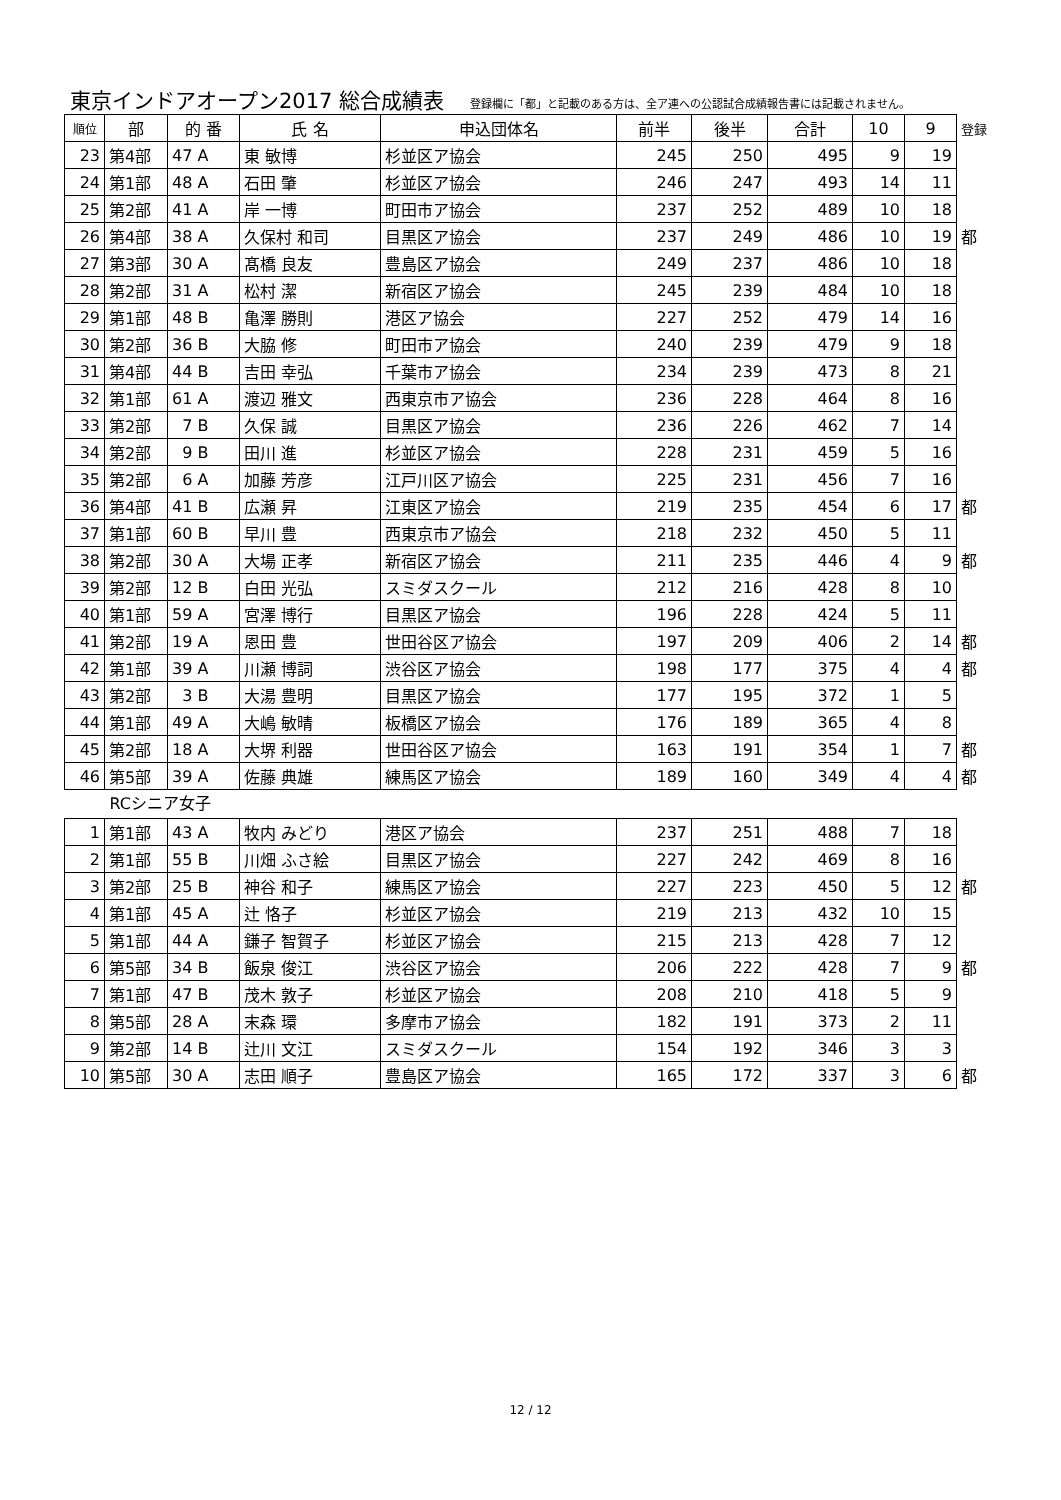東京インドアオープン2017 総合成績表
登録欄に「都」と記載のある方は、全ア連への公認試合成績報告書には記載されません。
| 順位 | 部 | 的 番 | 氏 名 | 申込団体名 | 前半 | 後半 | 合計 | 10 | 9 | 登録 |
| --- | --- | --- | --- | --- | --- | --- | --- | --- | --- | --- |
| 23 | 第4部 | 47 A | 東 敏博 | 杉並区ア協会 | 245 | 250 | 495 | 9 | 19 | |
| 24 | 第1部 | 48 A | 石田 肇 | 杉並区ア協会 | 246 | 247 | 493 | 14 | 11 | |
| 25 | 第2部 | 41 A | 岸 一博 | 町田市ア協会 | 237 | 252 | 489 | 10 | 18 | |
| 26 | 第4部 | 38 A | 久保村 和司 | 目黒区ア協会 | 237 | 249 | 486 | 10 | 19 | 都 |
| 27 | 第3部 | 30 A | 髙橋 良友 | 豊島区ア協会 | 249 | 237 | 486 | 10 | 18 | |
| 28 | 第2部 | 31 A | 松村 潔 | 新宿区ア協会 | 245 | 239 | 484 | 10 | 18 | |
| 29 | 第1部 | 48 B | 亀澤 勝則 | 港区ア協会 | 227 | 252 | 479 | 14 | 16 | |
| 30 | 第2部 | 36 B | 大脇 修 | 町田市ア協会 | 240 | 239 | 479 | 9 | 18 | |
| 31 | 第4部 | 44 B | 吉田 幸弘 | 千葉市ア協会 | 234 | 239 | 473 | 8 | 21 | |
| 32 | 第1部 | 61 A | 渡辺 雅文 | 西東京市ア協会 | 236 | 228 | 464 | 8 | 16 | |
| 33 | 第2部 | 7 B | 久保 誠 | 目黒区ア協会 | 236 | 226 | 462 | 7 | 14 | |
| 34 | 第2部 | 9 B | 田川 進 | 杉並区ア協会 | 228 | 231 | 459 | 5 | 16 | |
| 35 | 第2部 | 6 A | 加藤 芳彦 | 江戸川区ア協会 | 225 | 231 | 456 | 7 | 16 | |
| 36 | 第4部 | 41 B | 広瀬 昇 | 江東区ア協会 | 219 | 235 | 454 | 6 | 17 | 都 |
| 37 | 第1部 | 60 B | 早川 豊 | 西東京市ア協会 | 218 | 232 | 450 | 5 | 11 | |
| 38 | 第2部 | 30 A | 大場 正孝 | 新宿区ア協会 | 211 | 235 | 446 | 4 | 9 | 都 |
| 39 | 第2部 | 12 B | 白田 光弘 | スミダスクール | 212 | 216 | 428 | 8 | 10 | |
| 40 | 第1部 | 59 A | 宮澤 博行 | 目黒区ア協会 | 196 | 228 | 424 | 5 | 11 | |
| 41 | 第2部 | 19 A | 恩田 豊 | 世田谷区ア協会 | 197 | 209 | 406 | 2 | 14 | 都 |
| 42 | 第1部 | 39 A | 川瀬 博詞 | 渋谷区ア協会 | 198 | 177 | 375 | 4 | 4 | 都 |
| 43 | 第2部 | 3 B | 大湯 豊明 | 目黒区ア協会 | 177 | 195 | 372 | 1 | 5 | |
| 44 | 第1部 | 49 A | 大嶋 敏晴 | 板橋区ア協会 | 176 | 189 | 365 | 4 | 8 | |
| 45 | 第2部 | 18 A | 大堺 利器 | 世田谷区ア協会 | 163 | 191 | 354 | 1 | 7 | 都 |
| 46 | 第5部 | 39 A | 佐藤 典雄 | 練馬区ア協会 | 189 | 160 | 349 | 4 | 4 | 都 |
| RCシニア女子 | | | | | | | | | | |
| 1 | 第1部 | 43 A | 牧内 みどり | 港区ア協会 | 237 | 251 | 488 | 7 | 18 | |
| 2 | 第1部 | 55 B | 川畑 ふさ絵 | 目黒区ア協会 | 227 | 242 | 469 | 8 | 16 | |
| 3 | 第2部 | 25 B | 神谷 和子 | 練馬区ア協会 | 227 | 223 | 450 | 5 | 12 | 都 |
| 4 | 第1部 | 45 A | 辻 恪子 | 杉並区ア協会 | 219 | 213 | 432 | 10 | 15 | |
| 5 | 第1部 | 44 A | 鎌子 智賀子 | 杉並区ア協会 | 215 | 213 | 428 | 7 | 12 | |
| 6 | 第5部 | 34 B | 飯泉 俊江 | 渋谷区ア協会 | 206 | 222 | 428 | 7 | 9 | 都 |
| 7 | 第1部 | 47 B | 茂木 敦子 | 杉並区ア協会 | 208 | 210 | 418 | 5 | 9 | |
| 8 | 第5部 | 28 A | 末森 環 | 多摩市ア協会 | 182 | 191 | 373 | 2 | 11 | |
| 9 | 第2部 | 14 B | 辻川 文江 | スミダスクール | 154 | 192 | 346 | 3 | 3 | |
| 10 | 第5部 | 30 A | 志田 順子 | 豊島区ア協会 | 165 | 172 | 337 | 3 | 6 | 都 |
12 / 12